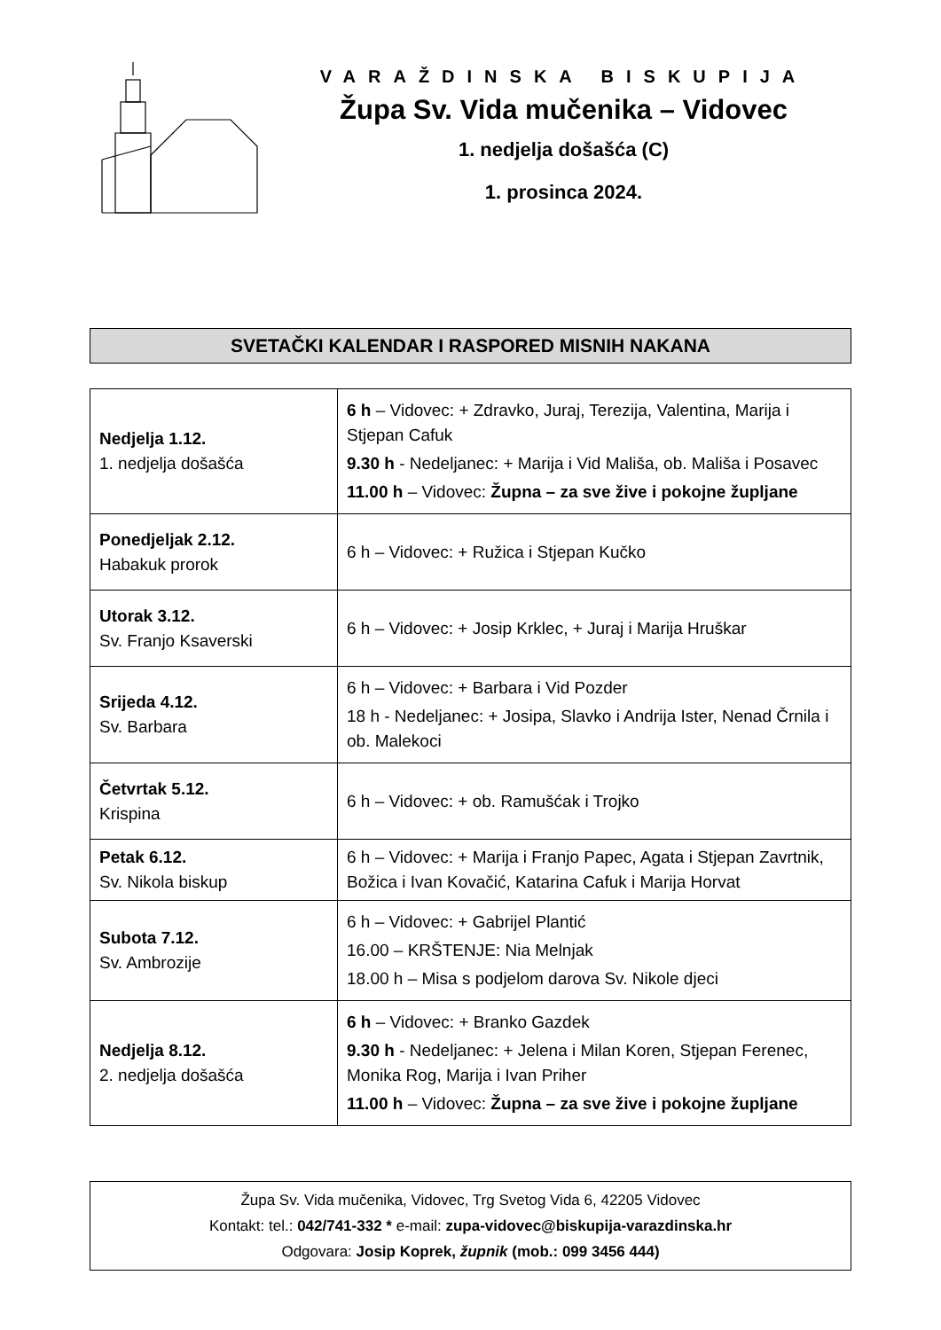VARAŽDINSKA BISKUPIJA
Župa Sv. Vida mučenika – Vidovec
1. nedjelja došašća (C)
1. prosinca 2024.
SVETAČKI KALENDAR I RASPORED MISNIH NAKANA
| Nedjelja 1.12. 1. nedjelja došašća | 6 h – Vidovec: + Zdravko, Juraj, Terezija, Valentina, Marija i Stjepan Cafuk 9.30 h - Nedeljanec: + Marija i Vid Mališa, ob. Mališa i Posavec 11.00 h – Vidovec: Župna – za sve žive i pokojne župljane |
| Ponedjeljak 2.12. Habakuk prorok | 6 h – Vidovec: + Ružica i Stjepan Kučko |
| Utorak 3.12. Sv. Franjo Ksaverski | 6 h – Vidovec: + Josip Krklec, + Juraj i Marija Hruškar |
| Srijeda 4.12. Sv. Barbara | 6 h – Vidovec: + Barbara i Vid Pozder 18 h - Nedeljanec: + Josipa, Slavko i Andrija Ister, Nenad Črnila i ob. Malekoci |
| Četvrtak 5.12. Krispina | 6 h – Vidovec: + ob. Ramušćak i Trojko |
| Petak 6.12. Sv. Nikola biskup | 6 h – Vidovec: + Marija i Franjo Papec, Agata i Stjepan Zavrtnik, Božica i Ivan Kovačić, Katarina Cafuk i Marija Horvat |
| Subota 7.12. Sv. Ambrozije | 6 h – Vidovec: + Gabrijel Plantić 16.00 – KRŠTENJE: Nia Melnjak 18.00 h – Misa s podjelom darova Sv. Nikole djeci |
| Nedjelja 8.12. 2. nedjelja došašća | 6 h – Vidovec: + Branko Gazdek 9.30 h - Nedeljanec: + Jelena i Milan Koren, Stjepan Ferenec, Monika Rog, Marija i Ivan Priher 11.00 h – Vidovec: Župna – za sve žive i pokojne župljane |
Župa Sv. Vida mučenika, Vidovec, Trg Svetog Vida 6, 42205 Vidovec
Kontakt: tel.: 042/741-332 * e-mail: zupa-vidovec@biskupija-varazdinska.hr
Odgovara: Josip Koprek, župnik (mob.: 099 3456 444)